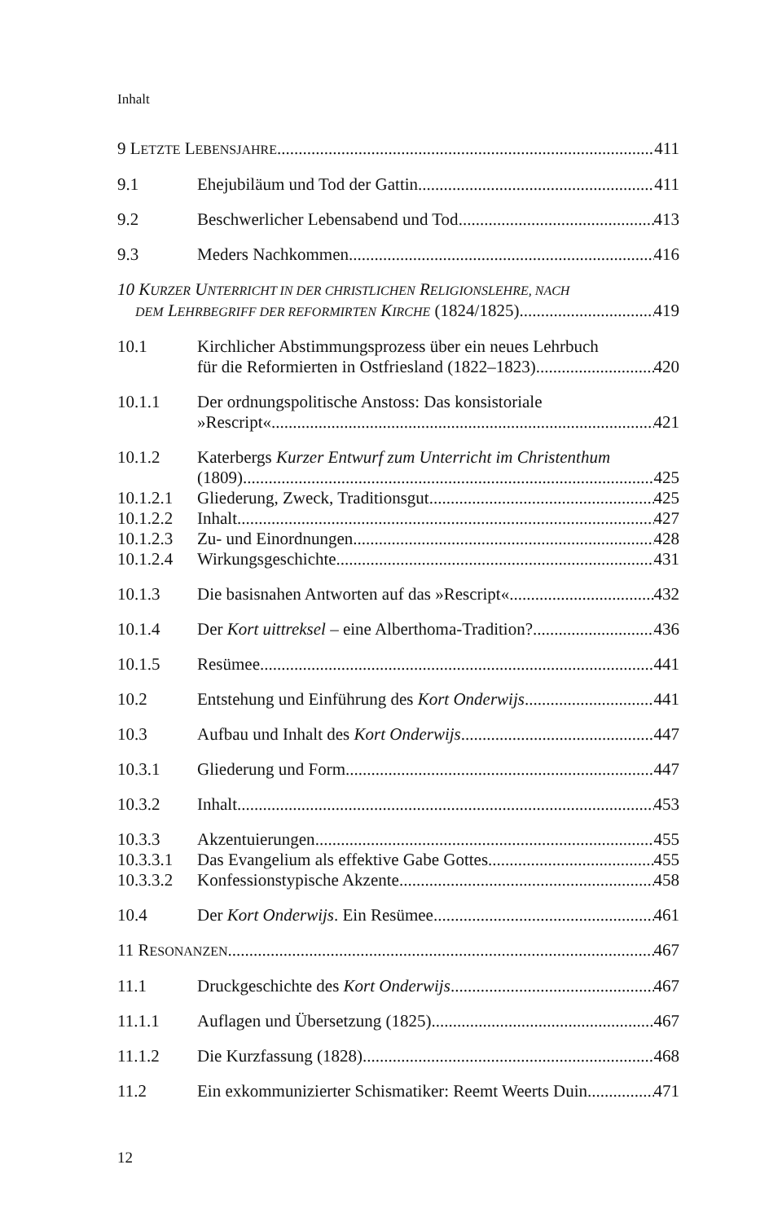Inhalt
9 L ETZTE L EBENSJAHRE 411
9.1 Ehejubiläum und Tod der Gattin 411
9.2 Beschwerlicher Lebensabend und Tod 413
9.3 Meders Nachkommen 416
10 KURZER UNTERRICHT IN DER CHRISTLICHEN RELIGIONSLEHRE, NACH
DEM LEHRBEGRIFF DER REFORMIRTEN KIRCHE (1824/1825) 419
10.1 Kirchlicher Abstimmungsprozess über ein neues Lehrbuch
für die Reformierten in Ostfriesland (1822–1823) 420
10.1.1 Der ordnungspolitische Anstoss: Das konsistoriale
»Rescript« 421
10.1.2 Katerbergs Kurzer Entwurf zum Unterricht im Christenthum
(1809) 425
10.1.2.1 Gliederung, Zweck, Traditionsgut 425
10.1.2.2 Inhalt 427
10.1.2.3 Zu- und Einordnungen 428
10.1.2.4 Wirkungsgeschichte 431
10.1.3 Die basisnahen Antworten auf das »Rescript« 432
10.1.4 Der Kort uittreksel – eine Alberthoma-Tradition? 436
10.1.5 Resümee 441
10.2 Entstehung und Einführung des Kort Onderwijs 441
10.3 Aufbau und Inhalt des Kort Onderwijs 447
10.3.1 Gliederung und Form 447
10.3.2 Inhalt 453
10.3.3 Akzentuierungen 455
10.3.3.1 Das Evangelium als effektive Gabe Gottes 455
10.3.3.2 Konfessionstypische Akzente 458
10.4 Der Kort Onderwijs. Ein Resümee 461
11 R ESONANZEN 467
11.1 Druckgeschichte des Kort Onderwijs 467
11.1.1 Auflagen und Übersetzung (1825) 467
11.1.2 Die Kurzfassung (1828) 468
11.2 Ein exkommunizierter Schismatiker: Reemt Weerts Duin 471
12